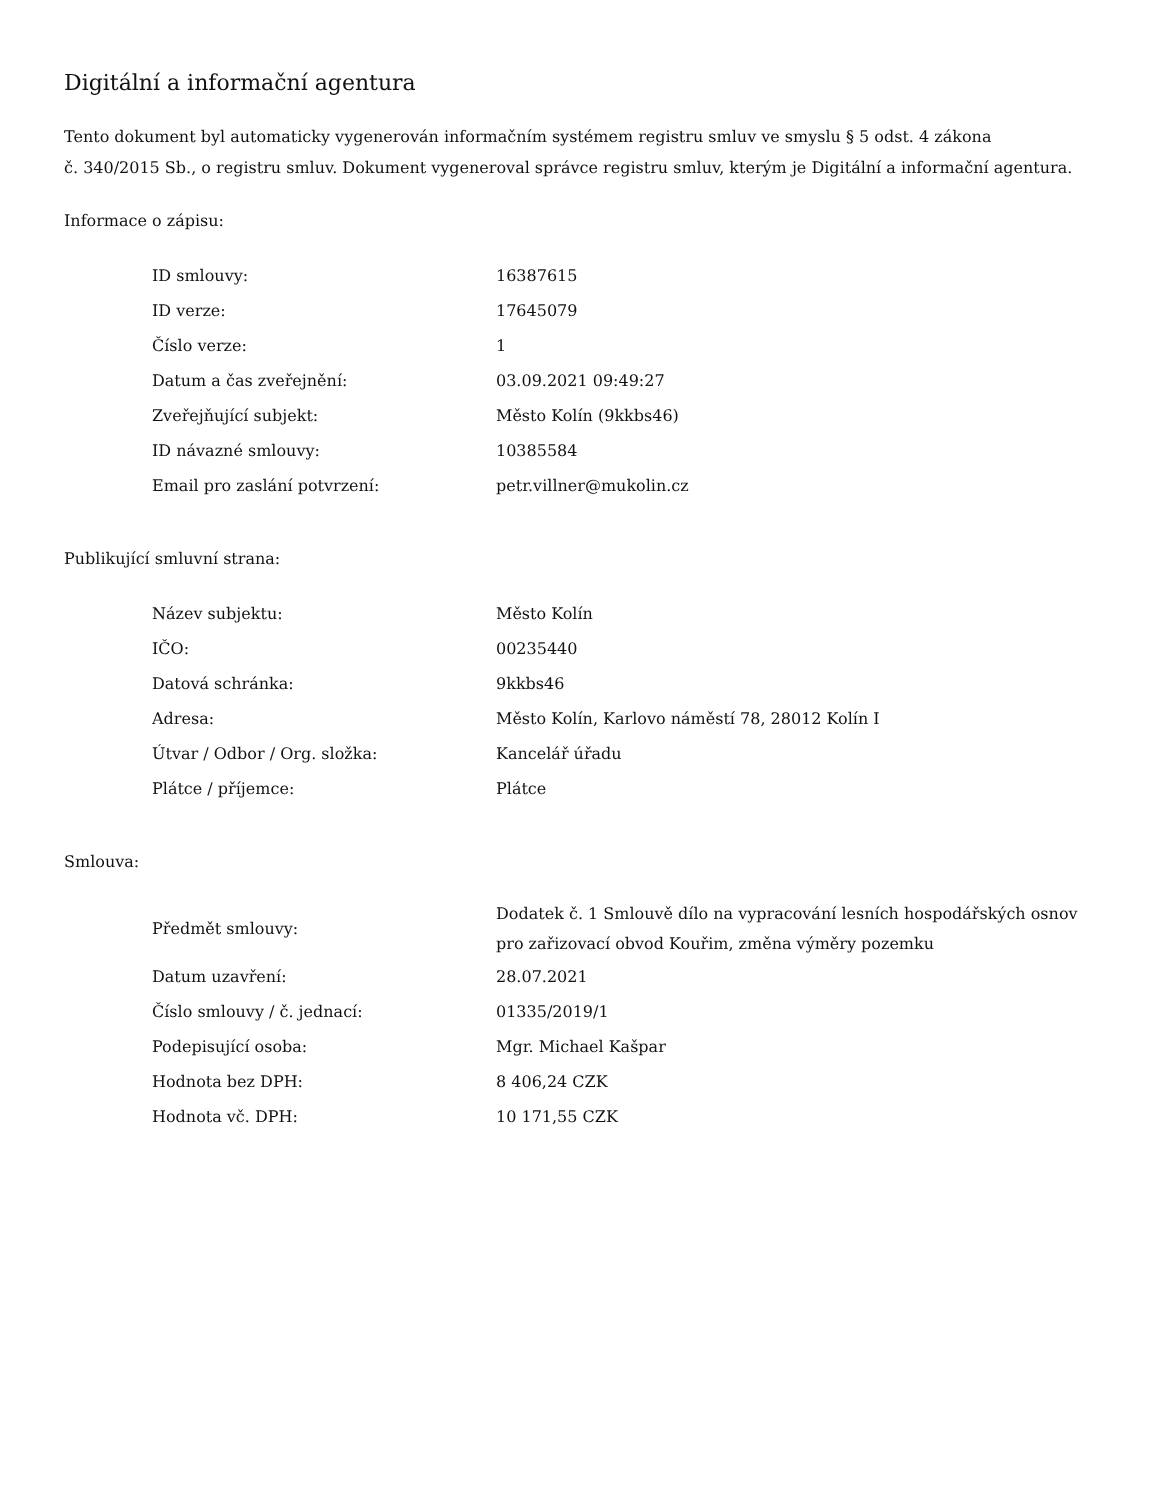Digitální a informační agentura
Tento dokument byl automaticky vygenerován informačním systémem registru smluv ve smyslu § 5 odst. 4 zákona
č. 340/2015 Sb., o registru smluv. Dokument vygeneroval správce registru smluv, kterým je Digitální a informační agentura.
Informace o zápisu:
| ID smlouvy: | 16387615 |
| ID verze: | 17645079 |
| Číslo verze: | 1 |
| Datum a čas zveřejnění: | 03.09.2021 09:49:27 |
| Zveřejňující subjekt: | Město Kolín (9kkbs46) |
| ID návazné smlouvy: | 10385584 |
| Email pro zaslání potvrzení: | petr.villner@mukolin.cz |
Publikující smluvní strana:
| Název subjektu: | Město Kolín |
| IČO: | 00235440 |
| Datová schránka: | 9kkbs46 |
| Adresa: | Město Kolín, Karlovo náměstí 78, 28012 Kolín I |
| Útvar / Odbor / Org. složka: | Kancelář úřadu |
| Plátce / příjemce: | Plátce |
Smlouva:
| Předmět smlouvy: | Dodatek č. 1 Smlouvě dílo na vypracování lesních hospodářských osnov pro zařizovací obvod Kouřim, změna výměry pozemku |
| Datum uzavření: | 28.07.2021 |
| Číslo smlouvy / č. jednací: | 01335/2019/1 |
| Podepisující osoba: | Mgr. Michael Kašpar |
| Hodnota bez DPH: | 8 406,24 CZK |
| Hodnota vč. DPH: | 10 171,55 CZK |